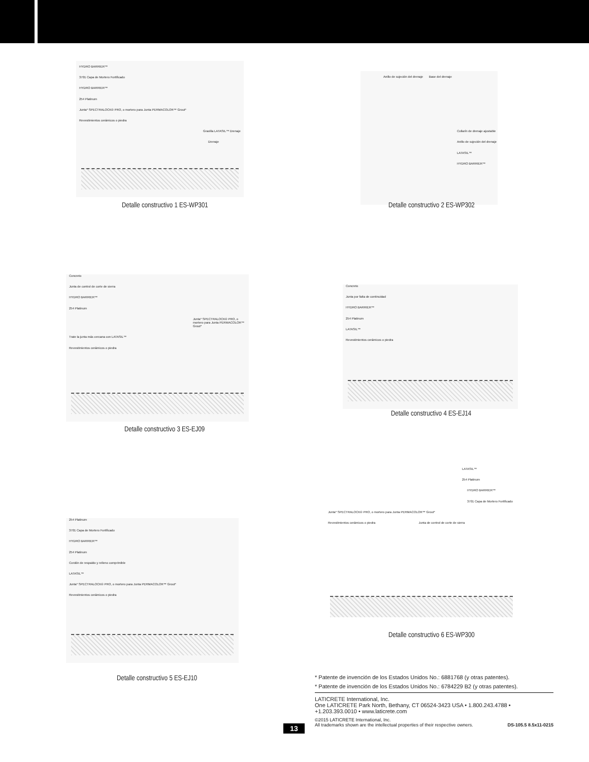HYDRO BARRIER™
3701 Capa de Mortero Fortificado
HYDRO BARRIER™
254 Platinum
Junta* SPECTRALOCK® PRO, o mortero para Junta PERMACOLOR™ Grout*
Revestimientos cerámicos o piedra
Gravilla LATASIL™ Drenaje
Drenaje
Detalle constructivo 1 ES-WP301
Anillo de sujeción del drenaje Base del drenaje
Collarín de drenaje ajustable
Anillo de sujeción del drenaje
LATASIL™
HYDRO BARRIER™
Detalle constructivo 2 ES-WP302
Concreto
Junta de control de corte de sierra
HYDRO BARRIER™
254 Platinum
Junta* SPECTRALOCK® PRO, o mortero para Junta PERMACOLOR™ Grout*
Trate la junta más cercana con LATASIL™
Revestimientos cerámicos o piedra
Detalle constructivo 3 ES-EJ09
Concreto
Junta por falta de continuidad
HYDRO BARRIER™
254 Platinum
LATASIL™
Revestimientos cerámicos o piedra
Detalle constructivo 4 ES-EJ14
254 Platinum
3701 Capa de Mortero Fortificado
HYDRO BARRIER™
254 Platinum
Cordón de respaldo y relleno comprimible
LATASIL™
Junta* SPECTRALOCK® PRO, o mortero para Junta PERMACOLOR™ Grout*
Revestimientos cerámicos o piedra
Detalle constructivo 5 ES-EJ10
LATASIL™
254 Platinum
HYDRO BARRIER™
3701 Capa de Mortero Fortificado
Junta* SPECTRALOCK® PRO, o mortero para Junta PERMACOLOR™ Grout*
Revestimientos cerámicos o piedra Junta de control de corte de sierra
Detalle constructivo 6 ES-WP300
* Patente de invención de los Estados Unidos No.: 6881768 (y otras patentes).
* Patente de invención de los Estados Unidos No.: 6784229 B2 (y otras patentes).
LATICRETE International, Inc.
One LATICRETE Park North, Bethany, CT 06524-3423 USA • 1.800.243.4788 • +1.203.393.0010 • www.laticrete.com
©2015 LATICRETE International, Inc.
All trademarks shown are the intellectual properties of their respective owners. DS-105.5 8.5x11-0215
13